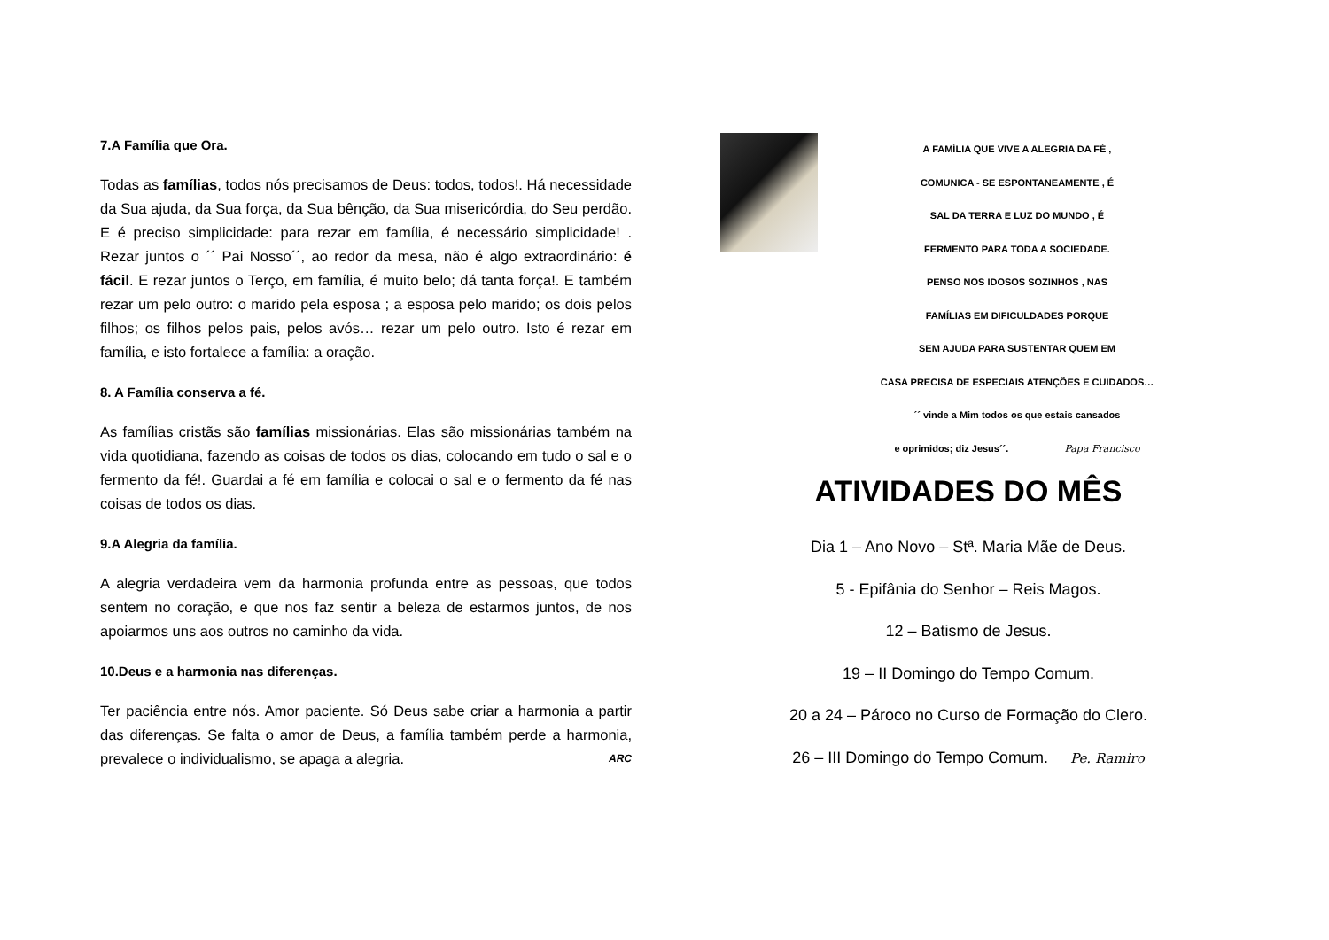7.A Família que Ora.
Todas as famílias, todos nós precisamos de Deus: todos, todos!. Há necessidade da Sua ajuda, da Sua força, da Sua bênção, da Sua misericórdia, do Seu perdão. E é preciso simplicidade: para rezar em família, é necessário simplicidade! . Rezar juntos o ´´ Pai Nosso´´, ao redor da mesa, não é algo extraordinário: é fácil. E rezar juntos o Terço, em família, é muito belo; dá tanta força!. E também rezar um pelo outro: o marido pela esposa ; a esposa pelo marido; os dois pelos filhos; os filhos pelos pais, pelos avós… rezar um pelo outro. Isto é rezar em família, e isto fortalece a família: a oração.
8. A Família conserva a fé.
As famílias cristãs são famílias missionárias. Elas são missionárias também na vida quotidiana, fazendo as coisas de todos os dias, colocando em tudo o sal e o fermento da fé!. Guardai a fé em família e colocai o sal e o fermento da fé nas coisas de todos os dias.
9.A Alegria da família.
A alegria verdadeira vem da harmonia profunda entre as pessoas, que todos sentem no coração, e que nos faz sentir a beleza de estarmos juntos, de nos apoiarmos uns aos outros no caminho da vida.
10.Deus e a harmonia nas diferenças.
Ter paciência entre nós. Amor paciente. Só Deus sabe criar a harmonia a partir das diferenças. Se falta o amor de Deus, a família também perde a harmonia, prevalece o individualismo, se apaga a alegria. ARC
A FAMÍLIA QUE VIVE A ALEGRIA DA FÉ ,
COMUNICA - SE ESPONTANEAMENTE , É
SAL DA TERRA E LUZ DO MUNDO , É
FERMENTO PARA TODA A SOCIEDADE.
PENSO NOS IDOSOS SOZINHOS , NAS
FAMÍLIAS EM DIFICULDADES PORQUE
SEM AJUDA PARA SUSTENTAR QUEM EM
CASA PRECISA DE ESPECIAIS ATENÇÕES E CUIDADOS…
´´ vinde a Mim todos os que estais cansados
e oprimidos; diz Jesus´´. Papa Francisco
ATIVIDADES DO MÊS
Dia 1 – Ano Novo – Stª. Maria Mãe de Deus.
5 - Epifânia do Senhor – Reis Magos.
12 – Batismo de Jesus.
19 – II Domingo do Tempo Comum.
20 a 24 – Pároco no Curso de Formação do Clero.
26 – III Domingo do Tempo Comum. Pe. Ramiro